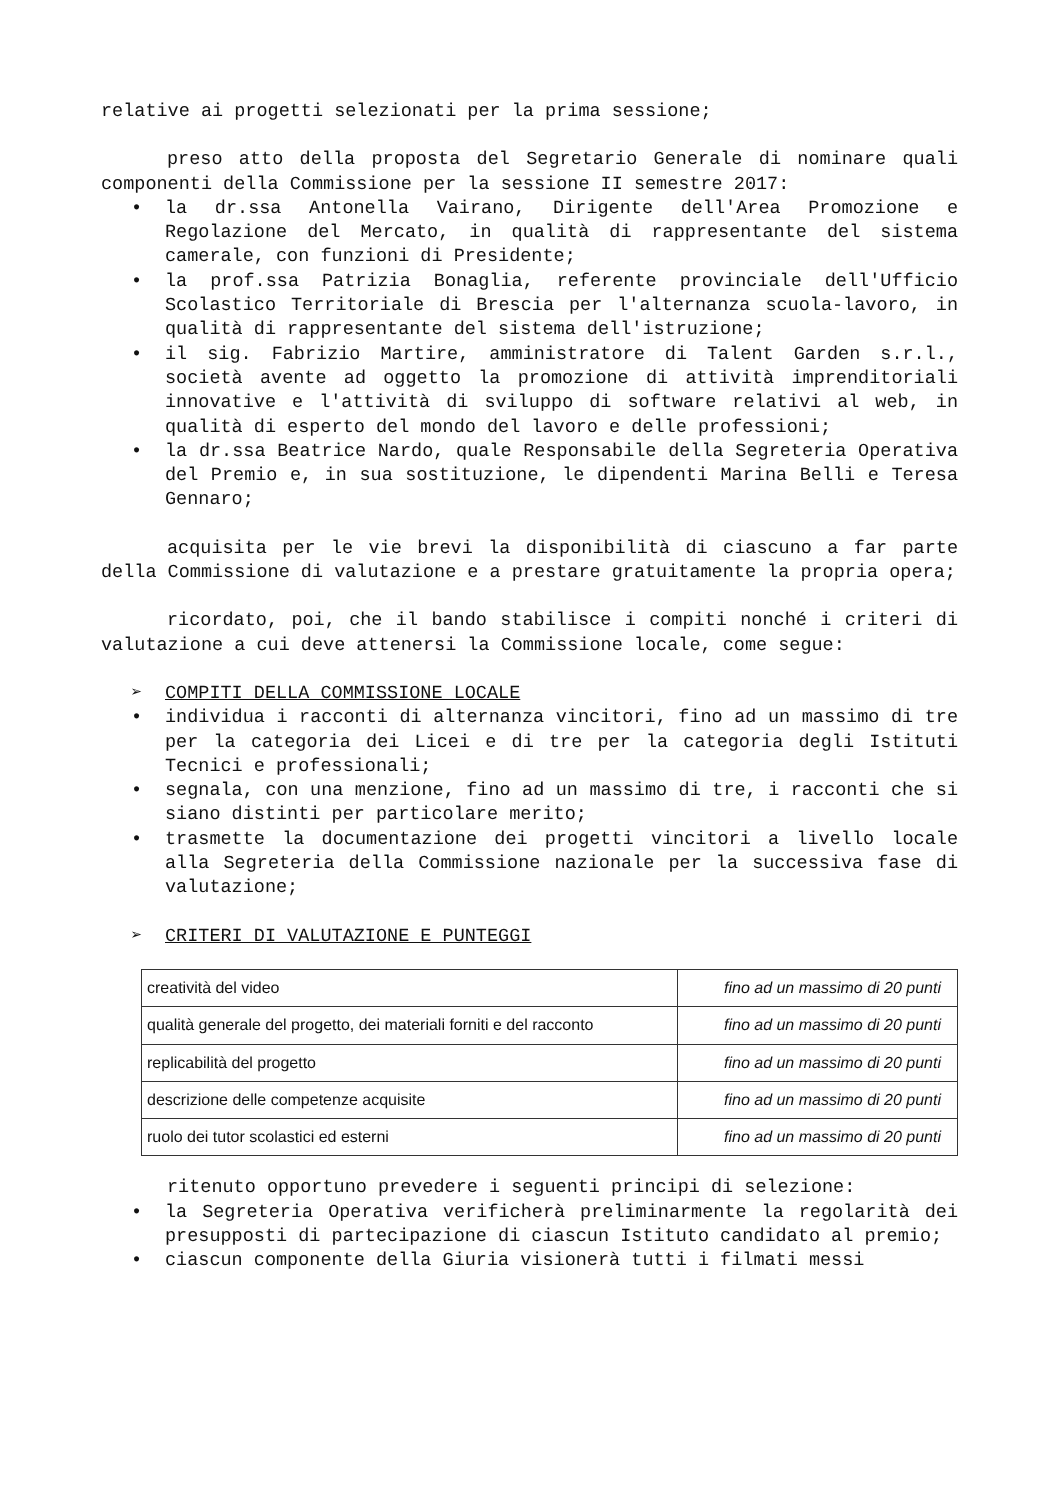relative ai progetti selezionati per la prima sessione;
preso atto della proposta del Segretario Generale di nominare quali componenti della Commissione per la sessione II semestre 2017:
• la dr.ssa Antonella Vairano, Dirigente dell'Area Promozione e Regolazione del Mercato, in qualità di rappresentante del sistema camerale, con funzioni di Presidente;
• la prof.ssa Patrizia Bonaglia, referente provinciale dell'Ufficio Scolastico Territoriale di Brescia per l'alternanza scuola-lavoro, in qualità di rappresentante del sistema dell'istruzione;
• il sig. Fabrizio Martire, amministratore di Talent Garden s.r.l., società avente ad oggetto la promozione di attività imprenditoriali innovative e l'attività di sviluppo di software relativi al web, in qualità di esperto del mondo del lavoro e delle professioni;
• la dr.ssa Beatrice Nardo, quale Responsabile della Segreteria Operativa del Premio e, in sua sostituzione, le dipendenti Marina Belli e Teresa Gennaro;
acquisita per le vie brevi la disponibilità di ciascuno a far parte della Commissione di valutazione e a prestare gratuitamente la propria opera;
ricordato, poi, che il bando stabilisce i compiti nonché i criteri di valutazione a cui deve attenersi la Commissione locale, come segue:
➢ COMPITI DELLA COMMISSIONE LOCALE
• individua i racconti di alternanza vincitori, fino ad un massimo di tre per la categoria dei Licei e di tre per la categoria degli Istituti Tecnici e professionali;
• segnala, con una menzione, fino ad un massimo di tre, i racconti che si siano distinti per particolare merito;
• trasmette la documentazione dei progetti vincitori a livello locale alla Segreteria della Commissione nazionale per la successiva fase di valutazione;
➢ CRITERI DI VALUTAZIONE E PUNTEGGI
| creatività del video | fino ad un massimo di 20 punti |
| qualità generale del progetto, dei materiali forniti e del racconto | fino ad un massimo di 20 punti |
| replicabilità del progetto | fino ad un massimo di 20 punti |
| descrizione delle competenze acquisite | fino ad un massimo di 20 punti |
| ruolo dei tutor scolastici ed esterni | fino ad un massimo di 20 punti |
ritenuto opportuno prevedere i seguenti principi di selezione:
• la Segreteria Operativa verificherà preliminarmente la regolarità dei presupposti di partecipazione di ciascun Istituto candidato al premio;
• ciascun componente della Giuria visionerà tutti i filmati messi